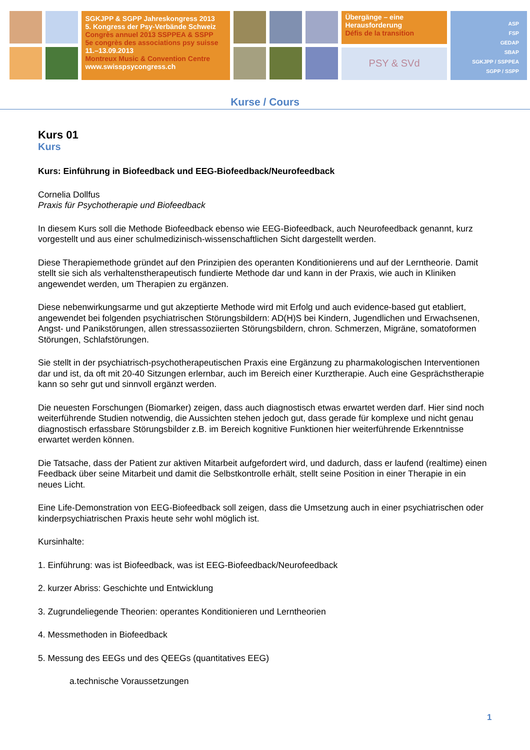SGKJPP & SGPP Jahreskongress 2013
5. Kongress der Psy-Verbände Schweiz
Congrès annuel 2013 SSPPEA & SSPP
5e congrès des associations psy suisse
11.–13.09.2013
Montreux Music & Convention Centre
www.swisspsycongress.ch
Übergänge – eine Herausforderung
Défis de la transition
PSY & SVd
ASP
FSP
GEDAP
SBAP
SGKJPP / SSPPEA
SGPP / SSPP
Kurse / Cours
Kurs 01
Kurs
Kurs: Einführung in Biofeedback und EEG-Biofeedback/Neurofeedback
Cornelia Dollfus
Praxis für Psychotherapie und Biofeedback
In diesem Kurs soll die Methode Biofeedback ebenso wie EEG-Biofeedback, auch Neurofeedback genannt, kurz vorgestellt und aus einer schulmedizinisch-wissenschaftlichen Sicht dargestellt werden.
Diese Therapiemethode gründet auf den Prinzipien des operanten Konditionierens und auf der Lerntheorie. Damit stellt sie sich als verhaltenstherapeutisch fundierte Methode dar und kann in der Praxis, wie auch in Kliniken angewendet werden, um Therapien zu ergänzen.
Diese nebenwirkungsarme und gut akzeptierte Methode wird mit Erfolg und auch evidence-based gut etabliert, angewendet bei folgenden psychiatrischen Störungsbildern: AD(H)S bei Kindern, Jugendlichen und Erwachsenen, Angst- und Panikstörungen, allen stressassoziierten Störungsbildern, chron. Schmerzen, Migräne, somatoformen Störungen, Schlafstörungen.
Sie stellt in der psychiatrisch-psychotherapeutischen Praxis eine Ergänzung zu pharmakologischen Interventionen dar und ist, da oft mit 20-40 Sitzungen erlernbar, auch im Bereich einer Kurztherapie. Auch eine Gesprächstherapie kann so sehr gut und sinnvoll ergänzt werden.
Die neuesten Forschungen (Biomarker) zeigen, dass auch diagnostisch etwas erwartet werden darf. Hier sind noch weiterführende Studien notwendig, die Aussichten stehen jedoch gut, dass gerade für komplexe und nicht genau diagnostisch erfassbare Störungsbilder z.B. im Bereich kognitive Funktionen hier weiterführende Erkenntnisse erwartet werden können.
Die Tatsache, dass der Patient zur aktiven Mitarbeit aufgefordert wird, und dadurch, dass er laufend (realtime) einen Feedback über seine Mitarbeit und damit die Selbstkontrolle erhält, stellt seine Position in einer Therapie in ein neues Licht.
Eine Life-Demonstration von EEG-Biofeedback soll zeigen, dass die Umsetzung auch in einer psychiatrischen oder kinderpsychiatrischen Praxis heute sehr wohl möglich ist.
Kursinhalte:
1. Einführung: was ist Biofeedback, was ist EEG-Biofeedback/Neurofeedback
2. kurzer Abriss: Geschichte und Entwicklung
3. Zugrundeliegende Theorien: operantes Konditionieren und Lerntheorien
4. Messmethoden in Biofeedback
5. Messung des EEGs und des QEEGs (quantitatives EEG)
a.technische Voraussetzungen
1